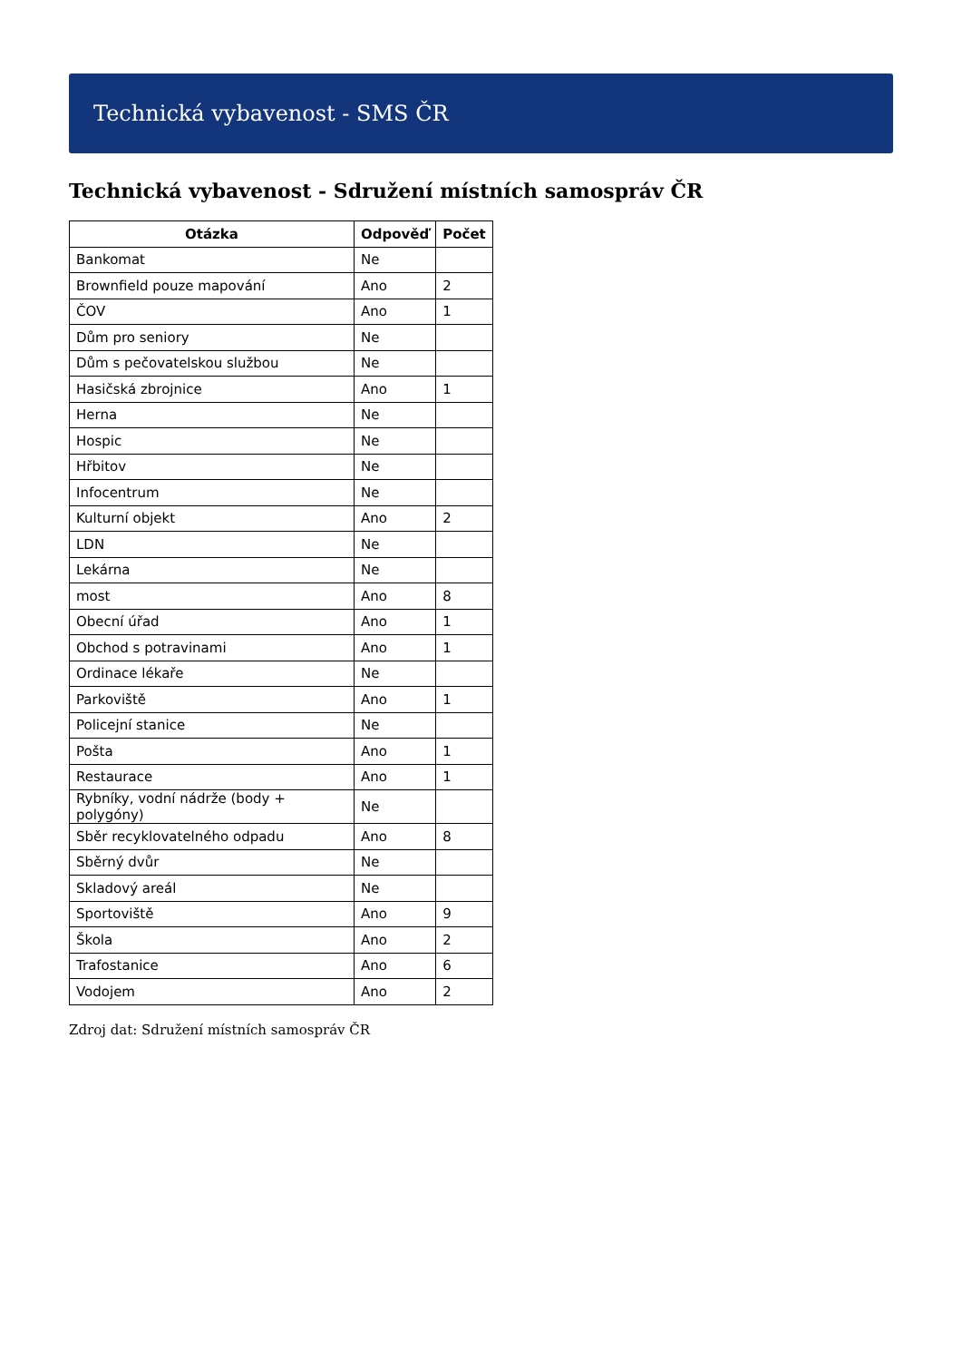Technická vybavenost - SMS ČR
Technická vybavenost - Sdružení místních samospráv ČR
| Otázka | Odpověď | Počet |
| --- | --- | --- |
| Bankomat | Ne | |
| Brownfield pouze mapování | Ano | 2 |
| ČOV | Ano | 1 |
| Dům pro seniory | Ne | |
| Dům s pečovatelskou službou | Ne | |
| Hasičská zbrojnice | Ano | 1 |
| Herna | Ne | |
| Hospic | Ne | |
| Hřbitov | Ne | |
| Infocentrum | Ne | |
| Kulturní objekt | Ano | 2 |
| LDN | Ne | |
| Lekárna | Ne | |
| most | Ano | 8 |
| Obecní úřad | Ano | 1 |
| Obchod s potravinami | Ano | 1 |
| Ordinace lékaře | Ne | |
| Parkoviště | Ano | 1 |
| Policejní stanice | Ne | |
| Pošta | Ano | 1 |
| Restaurace | Ano | 1 |
| Rybníky, vodní nádrže (body + polygóny) | Ne | |
| Sběr recyklovatelného odpadu | Ano | 8 |
| Sběrný dvůr | Ne | |
| Skladový areál | Ne | |
| Sportoviště | Ano | 9 |
| Škola | Ano | 2 |
| Trafostanice | Ano | 6 |
| Vodojem | Ano | 2 |
Zdroj dat: Sdružení místních samospráv ČR